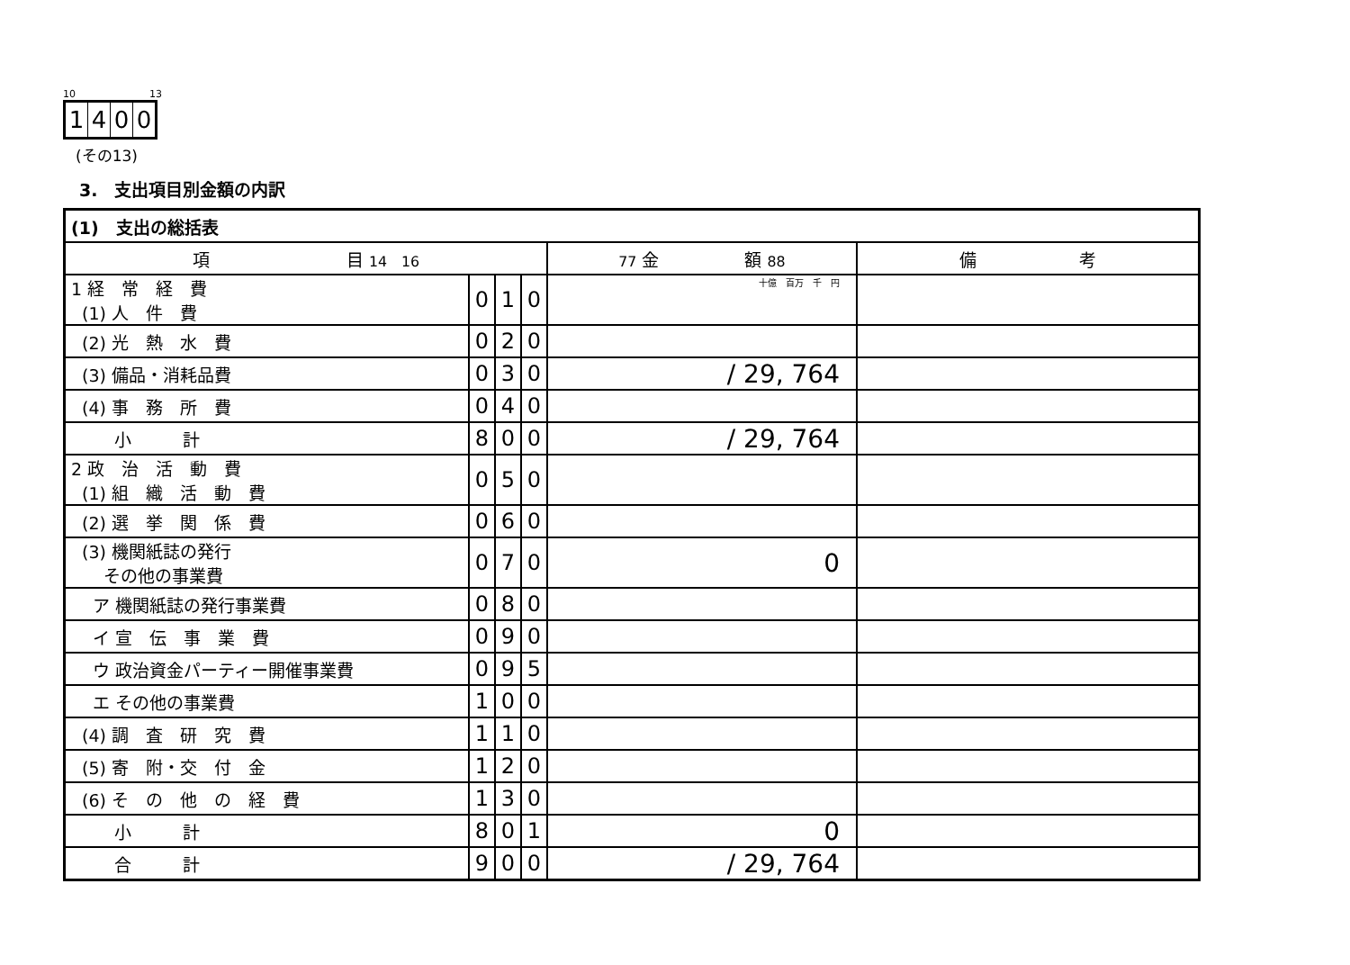10 13
1400
(その13)
3.　支出項目別金額の内訳
| (1) 支出の総括表 | | | | | |
| 項 目 14 16 | | | | 77 金 額 88 | 備 考 |
| 1 経 常 経 費 (1) 人 件 費 | 0 | 1 | 0 | 十億 百万 千 円 | |
| (2) 光 熱 水 費 | 0 | 2 | 0 | | |
| (3) 備品・消耗品費 | 0 | 3 | 0 | / 29, 764 | |
| (4) 事 務 所 費 | 0 | 4 | 0 | | |
| 小 計 | 8 | 0 | 0 | / 29, 764 | |
| 2 政 治 活 動 費 (1) 組 織 活 動 費 | 0 | 5 | 0 | | |
| (2) 選 挙 関 係 費 | 0 | 6 | 0 | | |
| (3) 機関紙誌の発行 その他の事業費 | 0 | 7 | 0 | 0 | |
| ア 機関紙誌の発行事業費 | 0 | 8 | 0 | | |
| イ 宣 伝 事 業 費 | 0 | 9 | 0 | | |
| ウ 政治資金パーティー開催事業費 | 0 | 9 | 5 | | |
| エ その他の事業費 | 1 | 0 | 0 | | |
| (4) 調 査 研 究 費 | 1 | 1 | 0 | | |
| (5) 寄 附・交 付 金 | 1 | 2 | 0 | | |
| (6) そ の 他 の 経 費 | 1 | 3 | 0 | | |
| 小 計 | 8 | 0 | 1 | 0 | |
| 合 計 | 9 | 0 | 0 | / 29, 764 | |